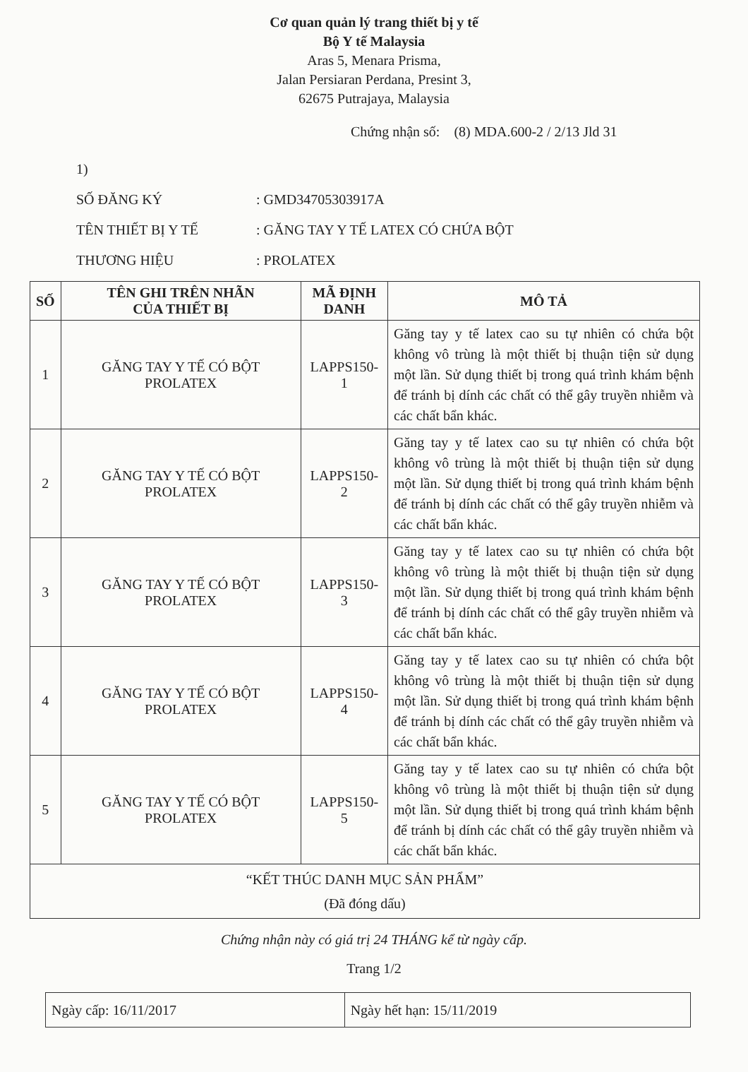Cơ quan quản lý trang thiết bị y tế
Bộ Y tế Malaysia
Aras 5, Menara Prisma,
Jalan Persiaran Perdana, Presint 3,
62675 Putrajaya, Malaysia
Chứng nhận số: (8) MDA.600-2 / 2/13 Jld 31
1)
SỐ ĐĂNG KÝ: GMD34705303917A
TÊN THIẾT BỊ Y TẾ: GĂNG TAY Y TẾ LATEX CÓ CHỨA BỘT
THƯƠNG HIỆU: PROLATEX
| SỐ | TÊN GHI TRÊN NHÃN CỦA THIẾT BỊ | MÃ ĐỊNH DANH | MÔ TẢ |
| --- | --- | --- | --- |
| 1 | GĂNG TAY Y TẾ CÓ BỘT PROLATEX | LAPPS150-1 | Găng tay y tế latex cao su tự nhiên có chứa bột không vô trùng là một thiết bị thuận tiện sử dụng một lần. Sử dụng thiết bị trong quá trình khám bệnh để tránh bị dính các chất có thể gây truyền nhiễm và các chất bẩn khác. |
| 2 | GĂNG TAY Y TẾ CÓ BỘT PROLATEX | LAPPS150-2 | Găng tay y tế latex cao su tự nhiên có chứa bột không vô trùng là một thiết bị thuận tiện sử dụng một lần. Sử dụng thiết bị trong quá trình khám bệnh để tránh bị dính các chất có thể gây truyền nhiễm và các chất bẩn khác. |
| 3 | GĂNG TAY Y TẾ CÓ BỘT PROLATEX | LAPPS150-3 | Găng tay y tế latex cao su tự nhiên có chứa bột không vô trùng là một thiết bị thuận tiện sử dụng một lần. Sử dụng thiết bị trong quá trình khám bệnh để tránh bị dính các chất có thể gây truyền nhiễm và các chất bẩn khác. |
| 4 | GĂNG TAY Y TẾ CÓ BỘT PROLATEX | LAPPS150-4 | Găng tay y tế latex cao su tự nhiên có chứa bột không vô trùng là một thiết bị thuận tiện sử dụng một lần. Sử dụng thiết bị trong quá trình khám bệnh để tránh bị dính các chất có thể gây truyền nhiễm và các chất bẩn khác. |
| 5 | GĂNG TAY Y TẾ CÓ BỘT PROLATEX | LAPPS150-5 | Găng tay y tế latex cao su tự nhiên có chứa bột không vô trùng là một thiết bị thuận tiện sử dụng một lần. Sử dụng thiết bị trong quá trình khám bệnh để tránh bị dính các chất có thể gây truyền nhiễm và các chất bẩn khác. |
| “KẾT THÚC DANH MỤC SẢN PHẨM” (Đã đóng dấu) | | | |
Chứng nhận này có giá trị 24 THÁNG kể từ ngày cấp.
Trang 1/2
| Ngày cấp: 16/11/2017 | Ngày hết hạn: 15/11/2019 |